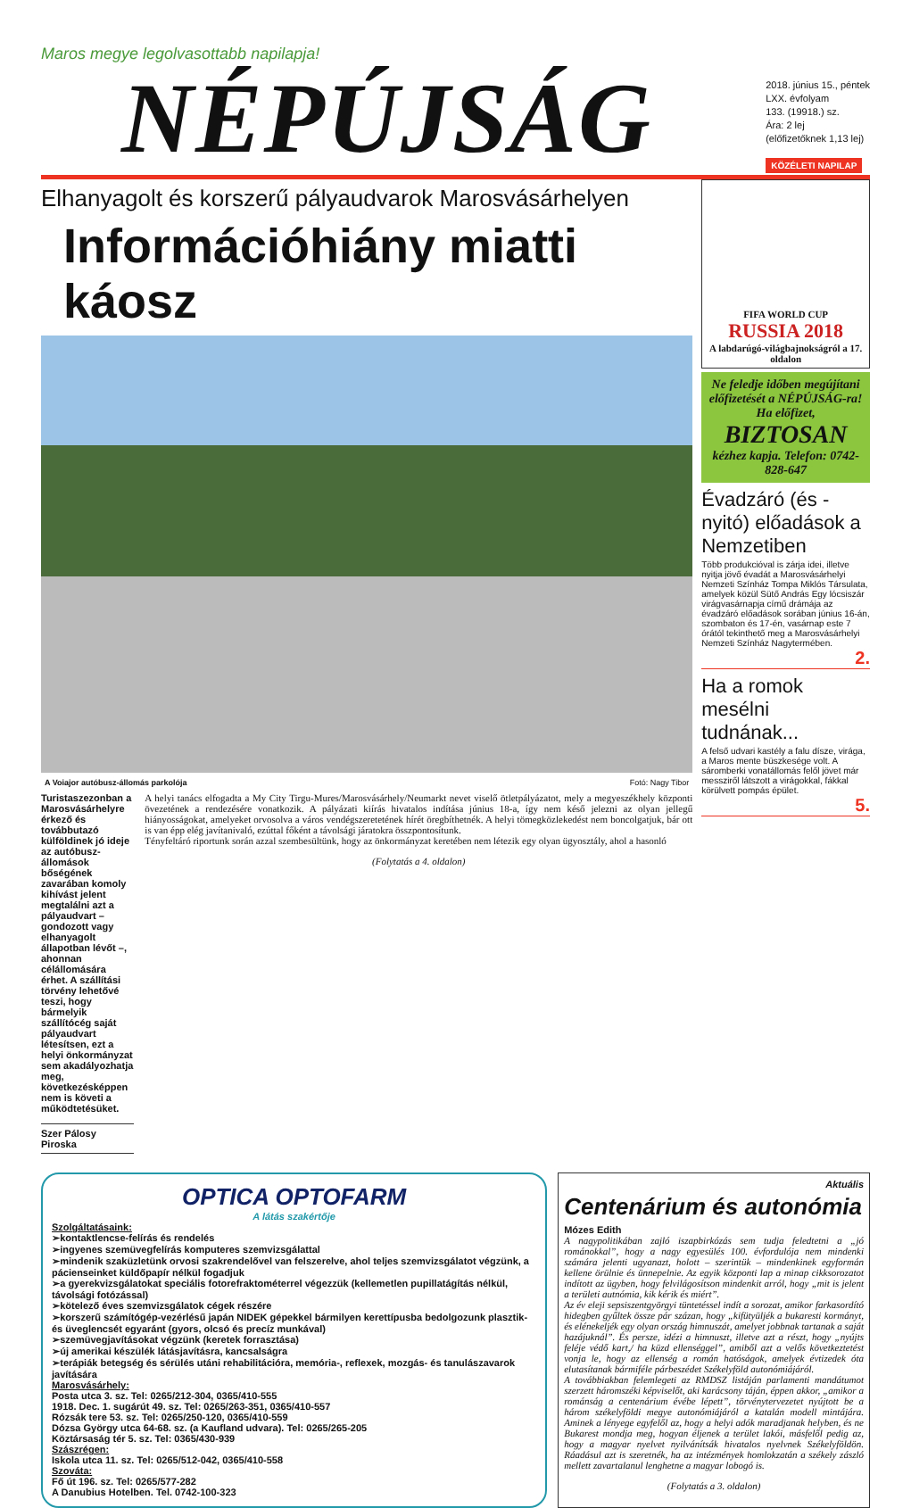Maros megye legolvasottabb napilapja!
NÉPÚJSÁG
2018. június 15., péntek
LXX. évfolyam
133. (19918.) sz.
Ára: 2 lej
(előfizetőknek 1,13 lej)
KÖZÉLETI NAPILAP
Elhanyagolt és korszerű pályaudvarok Marosvásárhelyen
Információhiány miatti káosz
A Voiajor autóbusz-állomás parkolója Fotó: Nagy Tibor
Turistaszezonban a Marosvásárhelyre érkező és továbbutazó külföldinek jó ideje az autóbusz-állomások bőségének zavarában komoly kihívást jelent megtalálni azt a pályaudvart – gondozott vagy elhanyagolt állapotban lévőt –, ahonnan célállomására érhet. A szállítási törvény lehetővé teszi, hogy bármelyik szállítócég saját pályaudvart létesítsen, ezt a helyi önkormányzat sem akadályozhatja meg, következésképpen nem is követi a működtetésüket.
Szer Pálosy Piroska
A helyi tanács elfogadta a My City Tirgu-Mures/Marosvásárhely/Neumarkt nevet viselő ötletpályázatot, mely a megyeszékhely központi övezetének a rendezésére vonatkozik. A pályázati kiírás hivatalos indítása június 18-a, így nem késő jelezni az olyan jellegű hiányosságokat, amelyeket orvosolva a város vendégszeretetének hírét öregbíthetnék. A helyi tömegközlekedést nem boncolgatjuk, bár ott is van épp elég javítanivaló, ezúttal főként a távolsági járatokra összpontosítunk.
Tényfeltáró riportunk során azzal szembesültünk, hogy az önkormányzat keretében nem létezik egy olyan ügyosztály, ahol a hasonló
(Folytatás a 4. oldalon)
FIFA WORLD CUP
RUSSIA 2018
A labdarúgó-világbajnokságról a 17. oldalon
Ne feledje időben megújítani előfizetését a NÉPÚJSÁG-ra! Ha előfizet,
BIZTOSAN
kézhez kapja. Telefon: 0742-828-647
Évadzáró (és -nyitó) előadások a Nemzetiben
Több produkcióval is zárja idei, illetve nyitja jövő évadát a Marosvásárhelyi Nemzeti Színház Tompa Miklós Társulata, amelyek közül Sütő András Egy lócsiszár virágvasárnapja című drámája az évadzáró előadások sorában június 16-án, szombaton és 17-én, vasárnap este 7 órától tekinthető meg a Marosvásárhelyi Nemzeti Színház Nagytermében.
2.
Ha a romok mesélni tudnának...
A felső udvari kastély a falu dísze, virága, a Maros mente büszkesége volt. A sáromberki vonatállomás felől jövet már messziről látszott a virágokkal, fákkal körülvett pompás épület.
5.
OPTICA OPTOFARM
A látás szakértője
Szolgáltatásaink:
➢kontaktlencse-felírás és rendelés
➢ingyenes szemüvegfelírás komputeres szemvizsgálattal
➢mindenik szaküzletünk orvosi szakrendelővel van felszerelve, ahol teljes szemvizsgálatot végzünk, a pácienseinket küldőpapír nélkül fogadjuk
➢a gyerekvizsgálatokat speciális fotorefraktométerrel végezzük (kellemetlen pupillatágítás nélkül, távolsági fotózással)
➢kötelező éves szemvizsgálatok cégek részére
➢korszerű számítógép-vezérlésű japán NIDEK gépekkel bármilyen kerettípusba bedolgozunk plasztik- és üveglencsét egyaránt (gyors, olcsó és precíz munkával)
➢szemüvegjavításokat végzünk (keretek forrasztása)
➢új amerikai készülék látásjavításra, kancsalságra
➢terápiák betegség és sérülés utáni rehabilitációra, memória-, reflexek, mozgás- és tanulászavarok javítására
Marosvásárhely:
Posta utca 3. sz. Tel: 0265/212-304, 0365/410-555
1918. Dec. 1. sugárút 49. sz. Tel: 0265/263-351, 0365/410-557
Rózsák tere 53. sz. Tel: 0265/250-120, 0365/410-559
Dózsa György utca 64-68. sz. (a Kaufland udvara). Tel: 0265/265-205
Köztársaság tér 5. sz. Tel: 0365/430-939
Szászrégen:
Iskola utca 11. sz. Tel: 0265/512-042, 0365/410-558
Szováta:
Fő út 196. sz. Tel: 0265/577-282
A Danubius Hotelben. Tel. 0742-100-323
Aktuális
Centenárium és autonómia
Mózes Edith
A nagypolitikában zajló iszapbirkózás sem tudja feledtetni a „jó románokkal”, hogy a nagy egyesülés 100. évfordulója nem mindenki számára jelenti ugyanazt, holott – szerintük – mindenkinek egyformán kellene örülnie és ünnepelnie. Az egyik központi lap a minap cikksorozatot indított az ügyben, hogy felvilágosítson mindenkit arról, hogy „mit is jelent a területi autnómia, kik kérik és miért”.
Az év eleji sepsiszentgyörgyi tüntetéssel indít a sorozat, amikor farkasordító hidegben gyűltek össze pár százan, hogy „kifütyüljék a bukaresti kormányt, és elénekeljék egy olyan ország himnuszát, amelyet jobbnak tartanak a saját hazájuknál”. És persze, idézi a himnuszt, illetve azt a részt, hogy „nyújts feléje védő kart,/ ha küzd ellenséggel”, amiből azt a velős következtetést vonja le, hogy az ellenség a román hatóságok, amelyek évtizedek óta elutasítanak bármiféle párbeszédet Székelyföld autonómiájáról.
A továbbiakban felemlegeti az RMDSZ listáján parlamenti mandátumot szerzett háromszéki képviselőt, aki karácsony táján, éppen akkor, „amikor a románság a centenárium évébe lépett”, törvénytervezetet nyújtott be a három székelyföldi megye autonómiájáról a katalán modell mintájára. Aminek a lényege egyfelől az, hogy a helyi adók maradjanak helyben, és ne Bukarest mondja meg, hogyan éljenek a terület lakói, másfelől pedig az, hogy a magyar nyelvet nyilvánítsák hivatalos nyelvnek Székelyföldön. Ráadásul azt is szeretnék, ha az intézmények homlokzatán a székely zászló mellett zavartalanul lenghetne a magyar lobogó is.
(Folytatás a 3. oldalon)